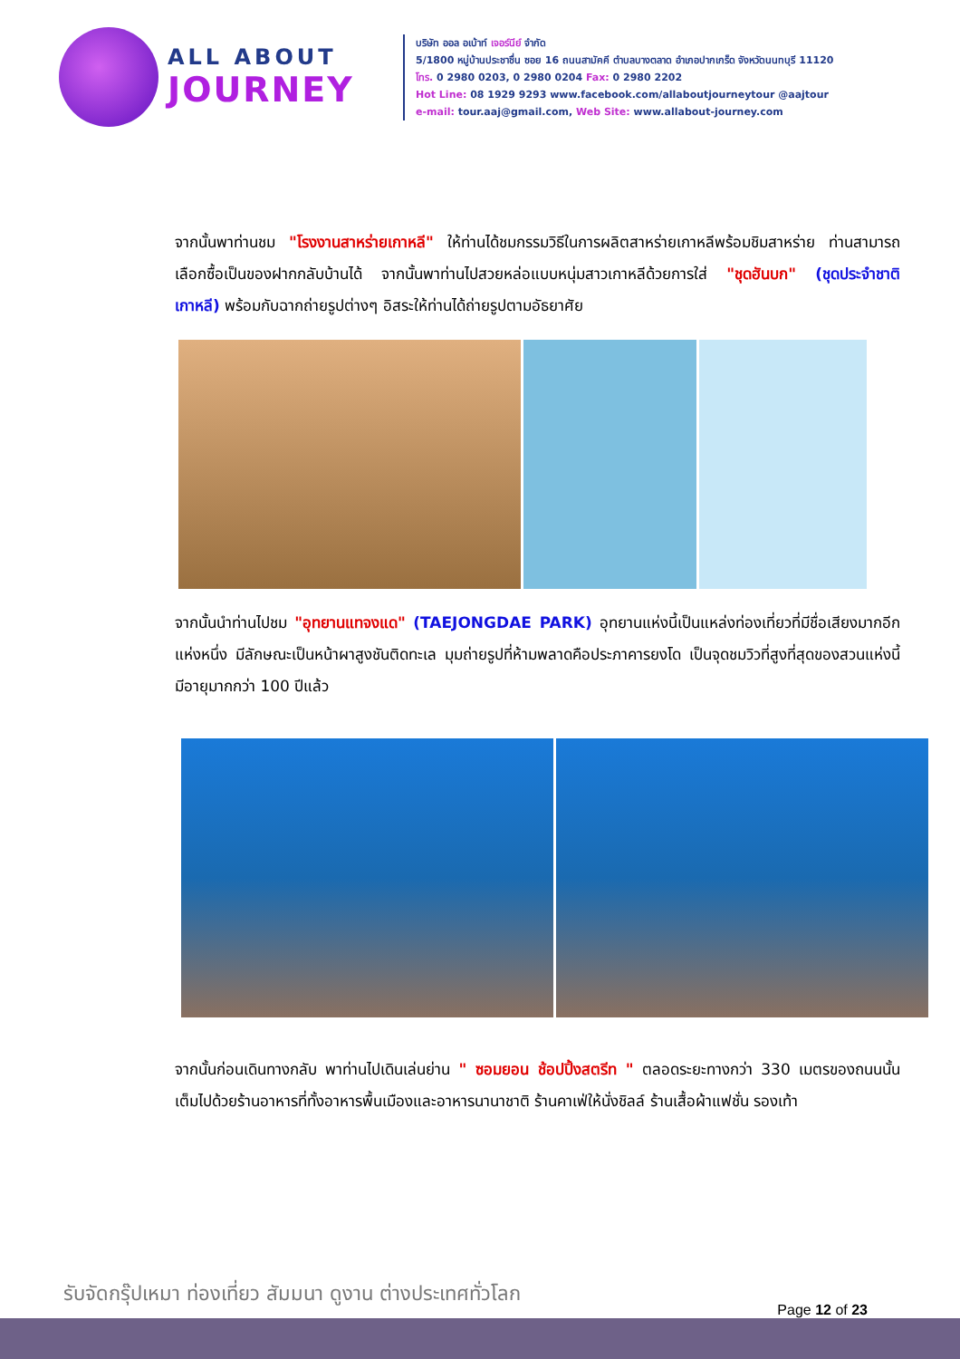ALL ABOUT
JOURNEY
บริษัท ออล อเบ้าท์ เจอร์นีย์ จำกัด
5/1800 หมู่บ้านประชาชื่น ซอย 16 ถนนสามัคคี ตำบลบางตลาด อำเภอปากเกร็ด จังหวัดนนทบุรี 11120
โทร. 0 2980 0203, 0 2980 0204 Fax: 0 2980 2202
Hot Line: 08 1929 9293 www.facebook.com/allaboutjourneytour @aajtour
e-mail: tour.aaj@gmail.com, Web Site: www.allabout-journey.com
จากนั้นพาท่านชม "โรงงานสาหร่ายเกาหลี" ให้ท่านได้ชมกรรมวิธีในการผลิตสาหร่ายเกาหลีพร้อมชิมสาหร่าย ท่านสามารถเลือกซื้อเป็นของฝากกลับบ้านได้ จากนั้นพาท่านไปสวยหล่อแบบหนุ่มสาวเกาหลีด้วยการใส่ "ชุดฮันบก" (ชุดประจำชาติเกาหลี) พร้อมกับฉากถ่ายรูปต่างๆ อิสระให้ท่านได้ถ่ายรูปตามอัธยาศัย
จากนั้นนำท่านไปชม "อุทยานแทจงแด" (TAEJONGDAE PARK) อุทยานแห่งนี้เป็นแหล่งท่องเที่ยวที่มีชื่อเสียงมากอีกแห่งหนึ่ง มีลักษณะเป็นหน้าผาสูงชันติดทะเล มุมถ่ายรูปที่ห้ามพลาดคือประภาคารยงโด เป็นจุดชมวิวที่สูงที่สุดของสวนแห่งนี้ มีอายุมากกว่า 100 ปีแล้ว
จากนั้นก่อนเดินทางกลับ พาท่านไปเดินเล่นย่าน " ซอมยอน ช้อปปิ้งสตรีท " ตลอดระยะทางกว่า 330 เมตรของถนนนั้น เต็มไปด้วยร้านอาหารที่ทั้งอาหารพื้นเมืองและอาหารนานาชาติ ร้านคาเฟ่ให้นั่งชิลล์ ร้านเสื้อผ้าแฟชั่น รองเท้า
รับจัดกรุ๊ปเหมา ท่องเที่ยว สัมมนา ดูงาน ต่างประเทศทั่วโลก
Page 12 of 23